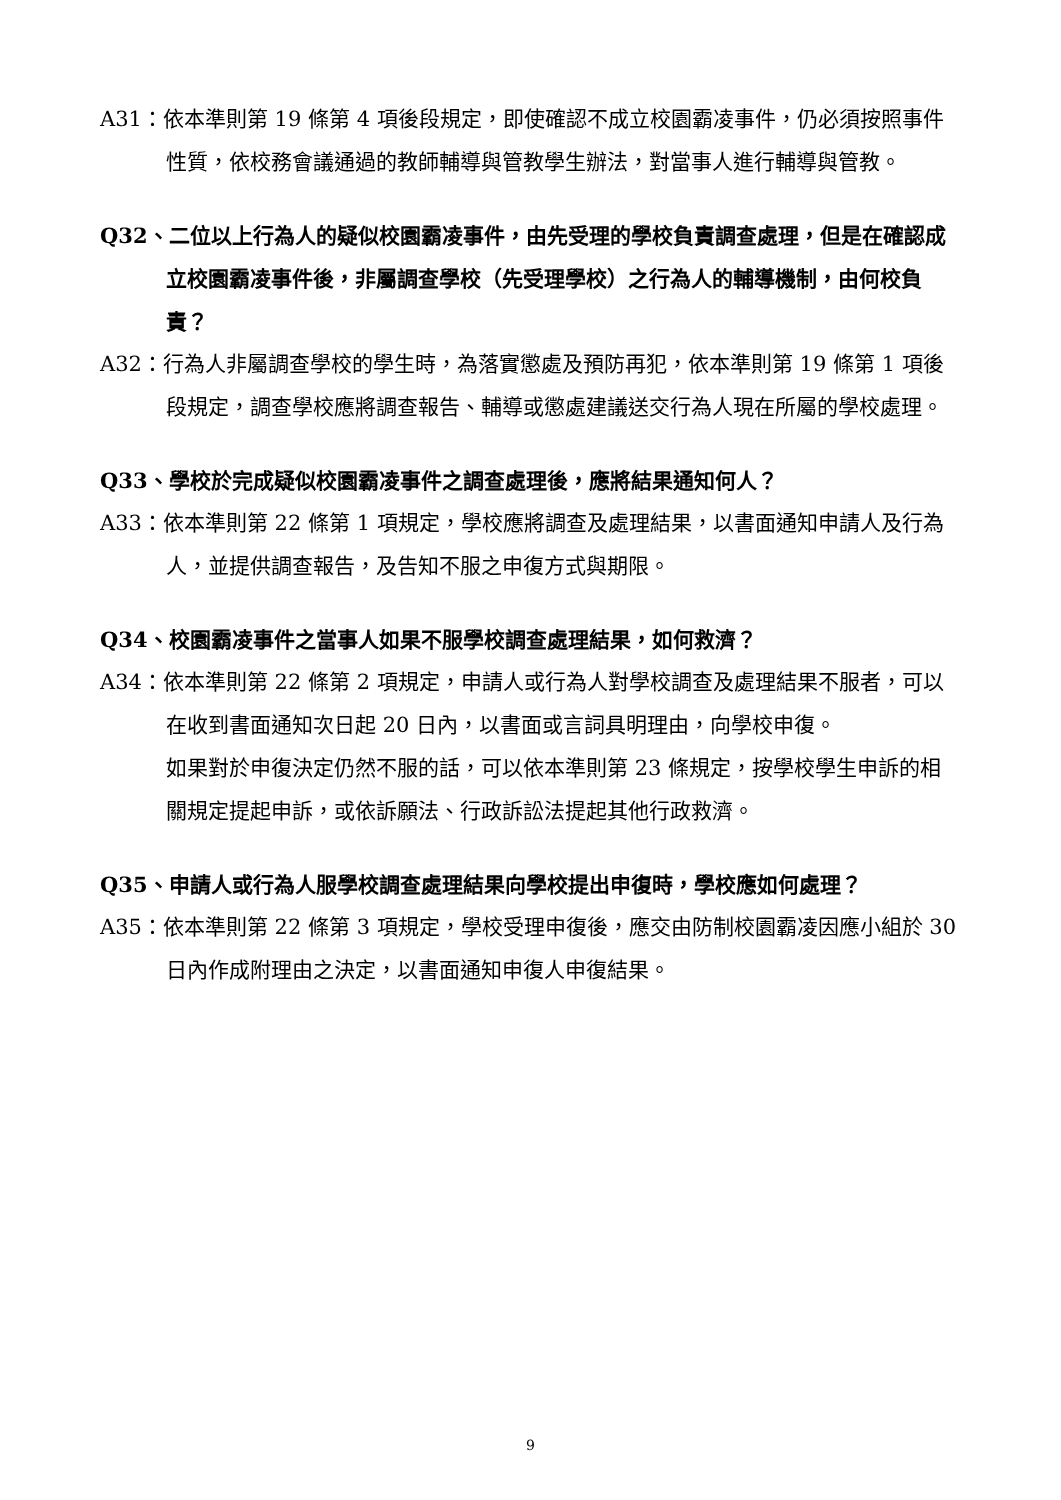A31：依本準則第 19 條第 4 項後段規定，即使確認不成立校園霸凌事件，仍必須按照事件性質，依校務會議通過的教師輔導與管教學生辦法，對當事人進行輔導與管教。
Q32、二位以上行為人的疑似校園霸凌事件，由先受理的學校負責調查處理，但是在確認成立校園霸凌事件後，非屬調查學校（先受理學校）之行為人的輔導機制，由何校負責？
A32：行為人非屬調查學校的學生時，為落實懲處及預防再犯，依本準則第 19 條第 1 項後段規定，調查學校應將調查報告、輔導或懲處建議送交行為人現在所屬的學校處理。
Q33、學校於完成疑似校園霸凌事件之調查處理後，應將結果通知何人？
A33：依本準則第 22 條第 1 項規定，學校應將調查及處理結果，以書面通知申請人及行為人，並提供調查報告，及告知不服之申復方式與期限。
Q34、校園霸凌事件之當事人如果不服學校調查處理結果，如何救濟？
A34：依本準則第 22 條第 2 項規定，申請人或行為人對學校調查及處理結果不服者，可以在收到書面通知次日起 20 日內，以書面或言詞具明理由，向學校申復。
如果對於申復決定仍然不服的話，可以依本準則第 23 條規定，按學校學生申訴的相關規定提起申訴，或依訴願法、行政訴訟法提起其他行政救濟。
Q35、申請人或行為人服學校調查處理結果向學校提出申復時，學校應如何處理？
A35：依本準則第 22 條第 3 項規定，學校受理申復後，應交由防制校園霸凌因應小組於 30 日內作成附理由之決定，以書面通知申復人申復結果。
9